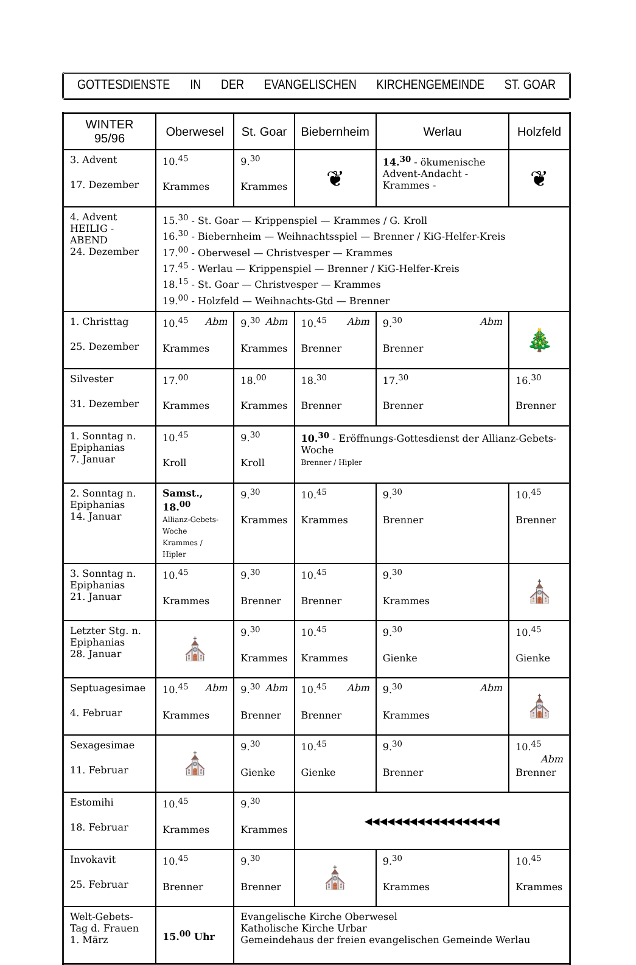GOTTESDIENSTE IN DER EVANGELISCHEN KIRCHENGEMEINDE ST. GOAR
| WINTER 95/96 | Oberwesel | St. Goar | Biebernheim | Werlau | Holzfeld |
| --- | --- | --- | --- | --- | --- |
| 3. Advent 17. Dezember | 10.<sup>45</sup> Krammes | 9.<sup>30</sup> Krammes | ❦ | 14.<sup>30</sup> - ökumenische Advent-Andacht - Krammes - | ❦ |
| 4. Advent HEILIG - ABEND 24. Dezember | 15.<sup>30</sup> - St. Goar — Krippenspiel — Krammes / G. Kroll 16.<sup>30</sup> - Biebernheim — Weihnachtsspiel — Brenner / KiG-Helfer-Kreis 17.<sup>00</sup> - Oberwesel — Christvesper — Krammes 17.<sup>45</sup> - Werlau — Krippenspiel — Brenner / KiG-Helfer-Kreis 18.<sup>15</sup> - St. Goar — Christvesper — Krammes 19.<sup>00</sup> - Holzfeld — Weihnachts-Gtd — Brenner | | | | |
| 1. Christtag 25. Dezember | 10.<sup>45</sup> Abm Krammes | 9.<sup>30</sup> Abm Krammes | 10.<sup>45</sup> Abm Brenner | 9.<sup>30</sup> Abm Brenner | 🎄 |
| Silvester 31. Dezember | 17.<sup>00</sup> Krammes | 18.<sup>00</sup> Krammes | 18.<sup>30</sup> Brenner | 17.<sup>30</sup> Brenner | 16.<sup>30</sup> Brenner |
| 1. Sonntag n. Epiphanias 7. Januar | 10.<sup>45</sup> Kroll | 9.<sup>30</sup> Kroll | 10.<sup>30</sup> - Eröffnungs-Gottesdienst der Allianz-Gebets-Woche Brenner / Hipler | | |
| 2. Sonntag n. Epiphanias 14. Januar | Samst., 18.<sup>00</sup> Allianz-Gebets-Woche Krammes / Hipler | 9.<sup>30</sup> Krammes | 10.<sup>45</sup> Krammes | 9.<sup>30</sup> Brenner | 10.<sup>45</sup> Brenner |
| 3. Sonntag n. Epiphanias 21. Januar | 10.<sup>45</sup> Krammes | 9.<sup>30</sup> Brenner | 10.<sup>45</sup> Brenner | 9.<sup>30</sup> Krammes | ⛪ |
| Letzter Stg. n. Epiphanias 28. Januar | ⛪ | 9.<sup>30</sup> Krammes | 10.<sup>45</sup> Krammes | 9.<sup>30</sup> Gienke | 10.<sup>45</sup> Gienke |
| Septuagesimae 4. Februar | 10.<sup>45</sup> Abm Krammes | 9.<sup>30</sup> Abm Brenner | 10.<sup>45</sup> Abm Brenner | 9.<sup>30</sup> Abm Krammes | ⛪ |
| Sexagesimae 11. Februar | ⛪ | 9.<sup>30</sup> Gienke | 10.<sup>45</sup> Gienke | 9.<sup>30</sup> Brenner | 10.<sup>45</sup> Abm Brenner |
| Estomihi 18. Februar | 10.<sup>45</sup> Krammes | 9.<sup>30</sup> Krammes | ◀◀◀◀◀◀◀◀◀◀◀◀◀◀◀◀◀◀ | | |
| Invokavit 25. Februar | 10.<sup>45</sup> Brenner | 9.<sup>30</sup> Brenner | ⛪ | 9.<sup>30</sup> Krammes | 10.<sup>45</sup> Krammes |
| Welt-Gebets-Tag d. Frauen 1. März | 15.<sup>00</sup> Uhr | Evangelische Kirche Oberwesel Katholische Kirche Urbar Gemeindehaus der freien evangelischen Gemeinde Werlau | | | |